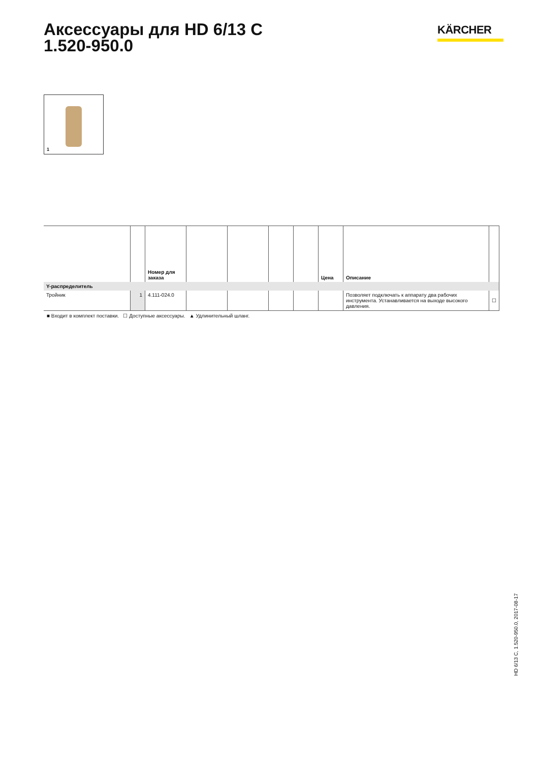Аксессуары для HD 6/13 C
1.520-950.0
KÄRCHER
1
| | | Номер для заказа | | | | | Цена | Описание | |
| --- | --- | --- | --- | --- | --- | --- | --- | --- | --- |
| Y-распределитель | | | | | | | | | |
| Тройник | 1 | 4.111-024.0 | | | | | | Позволяет подключать к аппарату два рабочих инструмента. Устанавливается на выходе высокого давления. | ☐ |
■ Входит в комплект поставки. ☐ Доступные аксессуары. ▲ Удлинительный шланг.
HD 6/13 C, 1.520-950.0, 2017-08-17